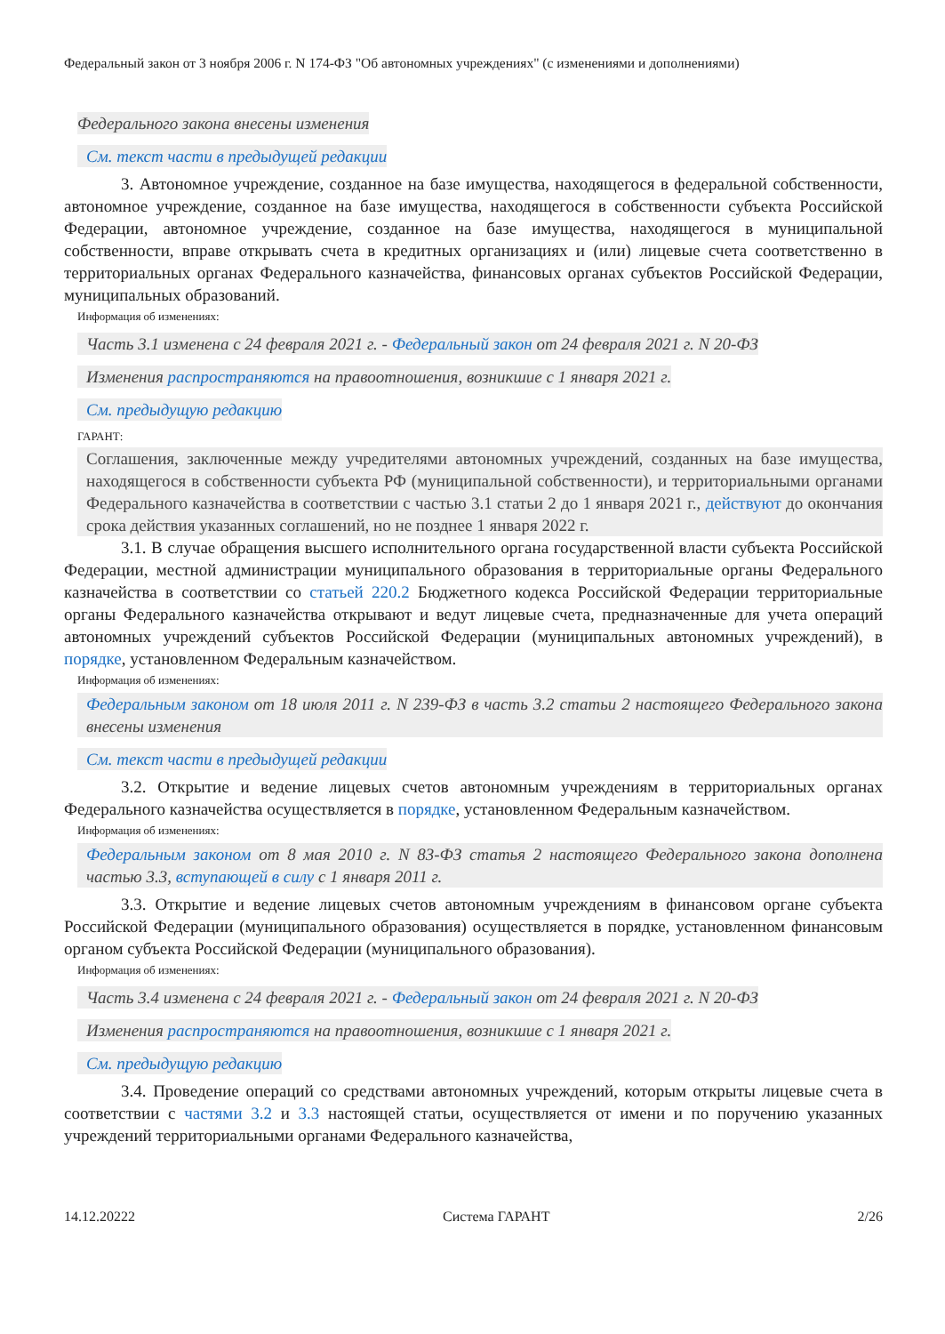Федеральный закон от 3 ноября 2006 г. N 174-ФЗ "Об автономных учреждениях" (с изменениями и дополнениями)
Федерального закона внесены изменения
См. текст части в предыдущей редакции
3. Автономное учреждение, созданное на базе имущества, находящегося в федеральной собственности, автономное учреждение, созданное на базе имущества, находящегося в собственности субъекта Российской Федерации, автономное учреждение, созданное на базе имущества, находящегося в муниципальной собственности, вправе открывать счета в кредитных организациях и (или) лицевые счета соответственно в территориальных органах Федерального казначейства, финансовых органах субъектов Российской Федерации, муниципальных образований.
Информация об изменениях:
Часть 3.1 изменена с 24 февраля 2021 г. - Федеральный закон от 24 февраля 2021 г. N 20-ФЗ
Изменения распространяются на правоотношения, возникшие с 1 января 2021 г.
См. предыдущую редакцию
ГАРАНТ:
Соглашения, заключенные между учредителями автономных учреждений, созданных на базе имущества, находящегося в собственности субъекта РФ (муниципальной собственности), и территориальными органами Федерального казначейства в соответствии с частью 3.1 статьи 2 до 1 января 2021 г., действуют до окончания срока действия указанных соглашений, но не позднее 1 января 2022 г.
3.1. В случае обращения высшего исполнительного органа государственной власти субъекта Российской Федерации, местной администрации муниципального образования в территориальные органы Федерального казначейства в соответствии со статьей 220.2 Бюджетного кодекса Российской Федерации территориальные органы Федерального казначейства открывают и ведут лицевые счета, предназначенные для учета операций автономных учреждений субъектов Российской Федерации (муниципальных автономных учреждений), в порядке, установленном Федеральным казначейством.
Информация об изменениях:
Федеральным законом от 18 июля 2011 г. N 239-ФЗ в часть 3.2 статьи 2 настоящего Федерального закона внесены изменения
См. текст части в предыдущей редакции
3.2. Открытие и ведение лицевых счетов автономным учреждениям в территориальных органах Федерального казначейства осуществляется в порядке, установленном Федеральным казначейством.
Информация об изменениях:
Федеральным законом от 8 мая 2010 г. N 83-ФЗ статья 2 настоящего Федерального закона дополнена частью 3.3, вступающей в силу с 1 января 2011 г.
3.3. Открытие и ведение лицевых счетов автономным учреждениям в финансовом органе субъекта Российской Федерации (муниципального образования) осуществляется в порядке, установленном финансовым органом субъекта Российской Федерации (муниципального образования).
Информация об изменениях:
Часть 3.4 изменена с 24 февраля 2021 г. - Федеральный закон от 24 февраля 2021 г. N 20-ФЗ
Изменения распространяются на правоотношения, возникшие с 1 января 2021 г.
См. предыдущую редакцию
3.4. Проведение операций со средствами автономных учреждений, которым открыты лицевые счета в соответствии с частями 3.2 и 3.3 настоящей статьи, осуществляется от имени и по поручению указанных учреждений территориальными органами Федерального казначейства,
14.12.20222 Система ГАРАНТ 2/26